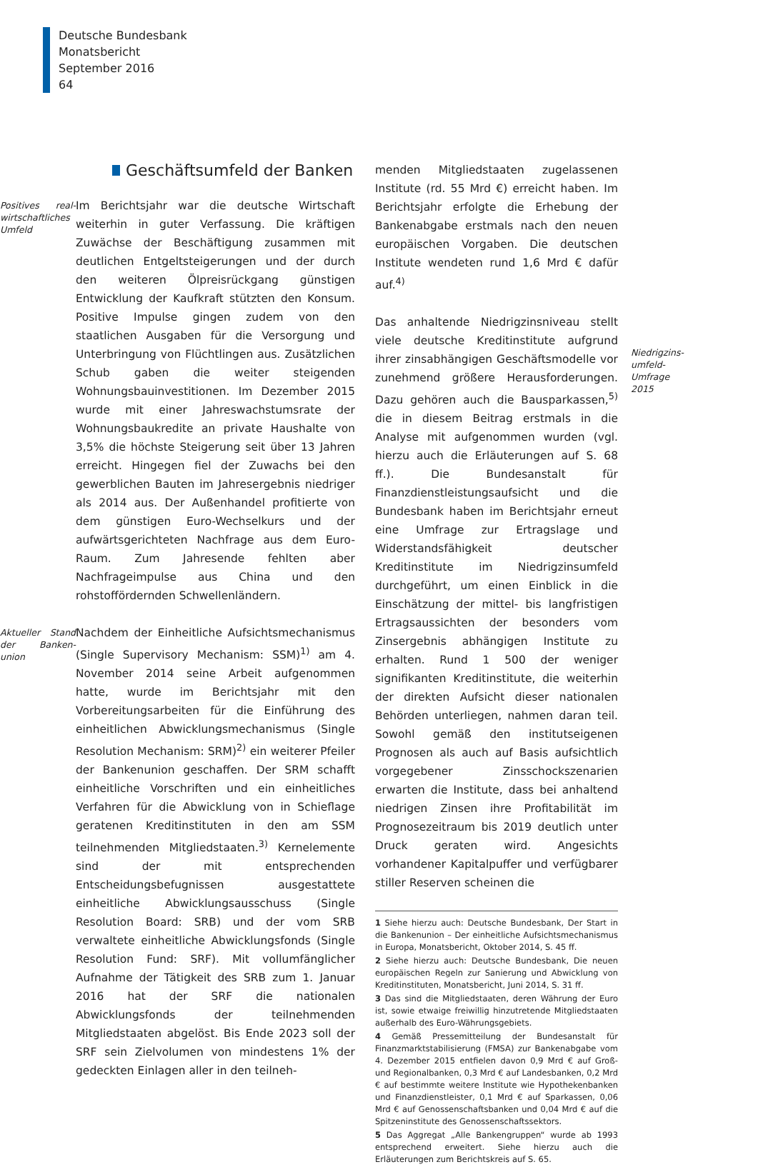Deutsche Bundesbank
Monatsbericht
September 2016
64
Geschäftsumfeld der Banken
Positives real-wirtschaftliches Umfeld
Im Berichtsjahr war die deutsche Wirtschaft weiterhin in guter Verfassung. Die kräftigen Zuwächse der Beschäftigung zusammen mit deutlichen Entgeltsteigerungen und der durch den weiteren Ölpreisrückgang günstigen Entwicklung der Kaufkraft stützten den Konsum. Positive Impulse gingen zudem von den staatlichen Ausgaben für die Versorgung und Unterbringung von Flüchtlingen aus. Zusätzlichen Schub gaben die weiter steigenden Wohnungsbauinvestitionen. Im Dezember 2015 wurde mit einer Jahreswachstumsrate der Wohnungsbaukredite an private Haushalte von 3,5% die höchste Steigerung seit über 13 Jahren erreicht. Hingegen fiel der Zuwachs bei den gewerblichen Bauten im Jahresergebnis niedriger als 2014 aus. Der Außenhandel profitierte von dem günstigen Euro-Wechselkurs und der aufwärtsgerichteten Nachfrage aus dem Euro-Raum. Zum Jahresende fehlten aber Nachfrageimpulse aus China und den rohstoffördernden Schwellenländern.
Aktueller Stand der Banken-union
Nachdem der Einheitliche Aufsichtsmechanismus (Single Supervisory Mechanism: SSM)<sup>1)</sup> am 4. November 2014 seine Arbeit aufgenommen hatte, wurde im Berichtsjahr mit den Vorbereitungsarbeiten für die Einführung des einheitlichen Abwicklungsmechanismus (Single Resolution Mechanism: SRM)<sup>2)</sup> ein weiterer Pfeiler der Bankenunion geschaffen. Der SRM schafft einheitliche Vorschriften und ein einheitliches Verfahren für die Abwicklung von in Schieflage geratenen Kreditinstituten in den am SSM teilnehmenden Mitgliedstaaten.<sup>3)</sup> Kernelemente sind der mit entsprechenden Entscheidungsbefugnissen ausgestattete einheitliche Abwicklungsausschuss (Single Resolution Board: SRB) und der vom SRB verwaltete einheitliche Abwicklungsfonds (Single Resolution Fund: SRF). Mit vollumfänglicher Aufnahme der Tätigkeit des SRB zum 1. Januar 2016 hat der SRF die nationalen Abwicklungsfonds der teilnehmenden Mitgliedstaaten abgelöst. Bis Ende 2023 soll der SRF sein Zielvolumen von mindestens 1% der gedeckten Einlagen aller in den teilneh-
menden Mitgliedstaaten zugelassenen Institute (rd. 55 Mrd €) erreicht haben. Im Berichtsjahr erfolgte die Erhebung der Bankenabgabe erstmals nach den neuen europäischen Vorgaben. Die deutschen Institute wendeten rund 1,6 Mrd € dafür auf.<sup>4)</sup>
Das anhaltende Niedrigzinsniveau stellt viele deutsche Kreditinstitute aufgrund ihrer zinsabhängigen Geschäftsmodelle vor zunehmend größere Herausforderungen. Dazu gehören auch die Bausparkassen,<sup>5)</sup> die in diesem Beitrag erstmals in die Analyse mit aufgenommen wurden (vgl. hierzu auch die Erläuterungen auf S. 68 ff.). Die Bundesanstalt für Finanzdienstleistungsaufsicht und die Bundesbank haben im Berichtsjahr erneut eine Umfrage zur Ertragslage und Widerstandsfähigkeit deutscher Kreditinstitute im Niedrigzinsumfeld durchgeführt, um einen Einblick in die Einschätzung der mittel- bis langfristigen Ertragsaussichten der besonders vom Zinsergebnis abhängigen Institute zu erhalten. Rund 1 500 der weniger signifikanten Kreditinstitute, die weiterhin der direkten Aufsicht dieser nationalen Behörden unterliegen, nahmen daran teil. Sowohl gemäß den institutseigenen Prognosen als auch auf Basis aufsichtlich vorgegebener Zinsschockszenarien erwarten die Institute, dass bei anhaltend niedrigen Zinsen ihre Profitabilität im Prognosezeitraum bis 2019 deutlich unter Druck geraten wird. Angesichts vorhandener Kapitalpuffer und verfügbarer stiller Reserven scheinen die
1 Siehe hierzu auch: Deutsche Bundesbank, Der Start in die Bankenunion – Der einheitliche Aufsichtsmechanismus in Europa, Monatsbericht, Oktober 2014, S. 45 ff.
2 Siehe hierzu auch: Deutsche Bundesbank, Die neuen europäischen Regeln zur Sanierung und Abwicklung von Kreditinstituten, Monatsbericht, Juni 2014, S. 31 ff.
3 Das sind die Mitgliedstaaten, deren Währung der Euro ist, sowie etwaige freiwillig hinzutretende Mitgliedstaaten außerhalb des Euro-Währungsgebiets.
4 Gemäß Pressemitteilung der Bundesanstalt für Finanzmarktstabilisierung (FMSA) zur Bankenabgabe vom 4. Dezember 2015 entfielen davon 0,9 Mrd € auf Groß- und Regionalbanken, 0,3 Mrd € auf Landesbanken, 0,2 Mrd € auf bestimmte weitere Institute wie Hypothekenbanken und Finanzdienstleister, 0,1 Mrd € auf Sparkassen, 0,06 Mrd € auf Genossenschaftsbanken und 0,04 Mrd € auf die Spitzeninstitute des Genossenschaftssektors.
5 Das Aggregat „Alle Bankengruppen“ wurde ab 1993 entsprechend erweitert. Siehe hierzu auch die Erläuterungen zum Berichtskreis auf S. 65.
Niedrigzins-umfeld-Umfrage 2015